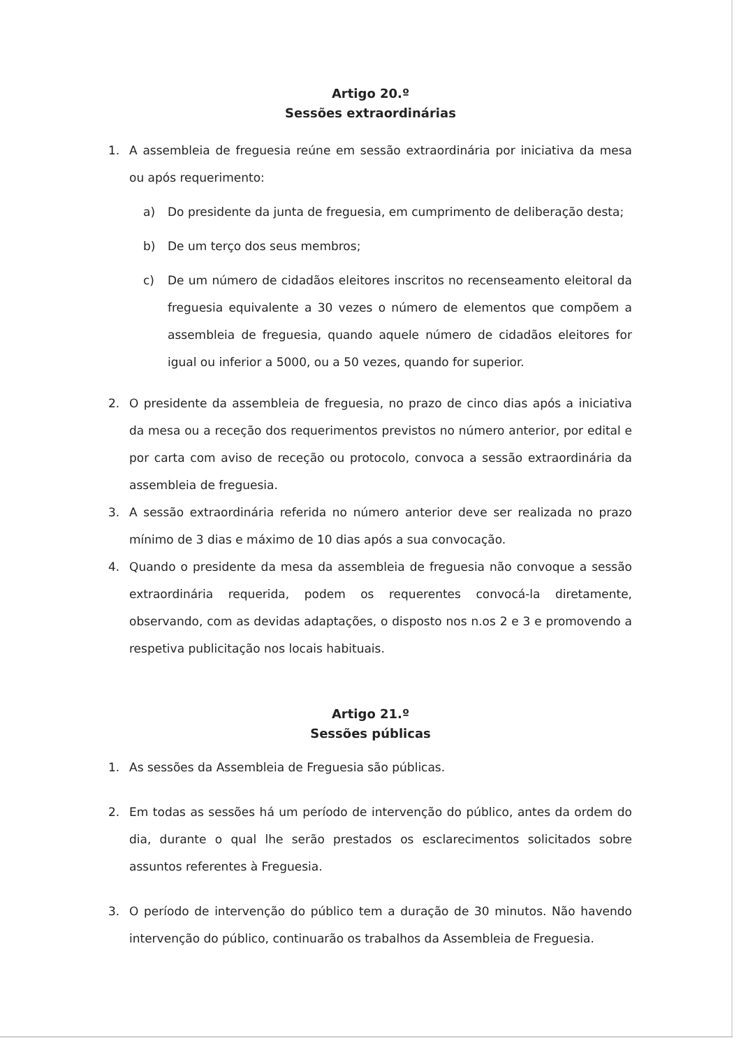Artigo 20.º
Sessões extraordinárias
1. A assembleia de freguesia reúne em sessão extraordinária por iniciativa da mesa ou após requerimento:
a) Do presidente da junta de freguesia, em cumprimento de deliberação desta;
b) De um terço dos seus membros;
c) De um número de cidadãos eleitores inscritos no recenseamento eleitoral da freguesia equivalente a 30 vezes o número de elementos que compõem a assembleia de freguesia, quando aquele número de cidadãos eleitores for igual ou inferior a 5000, ou a 50 vezes, quando for superior.
2. O presidente da assembleia de freguesia, no prazo de cinco dias após a iniciativa da mesa ou a receção dos requerimentos previstos no número anterior, por edital e por carta com aviso de receção ou protocolo, convoca a sessão extraordinária da assembleia de freguesia.
3. A sessão extraordinária referida no número anterior deve ser realizada no prazo mínimo de 3 dias e máximo de 10 dias após a sua convocação.
4. Quando o presidente da mesa da assembleia de freguesia não convoque a sessão extraordinária requerida, podem os requerentes convocá-la diretamente, observando, com as devidas adaptações, o disposto nos n.os 2 e 3 e promovendo a respetiva publicitação nos locais habituais.
Artigo 21.º
Sessões públicas
1. As sessões da Assembleia de Freguesia são públicas.
2. Em todas as sessões há um período de intervenção do público, antes da ordem do dia, durante o qual lhe serão prestados os esclarecimentos solicitados sobre assuntos referentes à Freguesia.
3. O período de intervenção do público tem a duração de 30 minutos. Não havendo intervenção do público, continuarão os trabalhos da Assembleia de Freguesia.